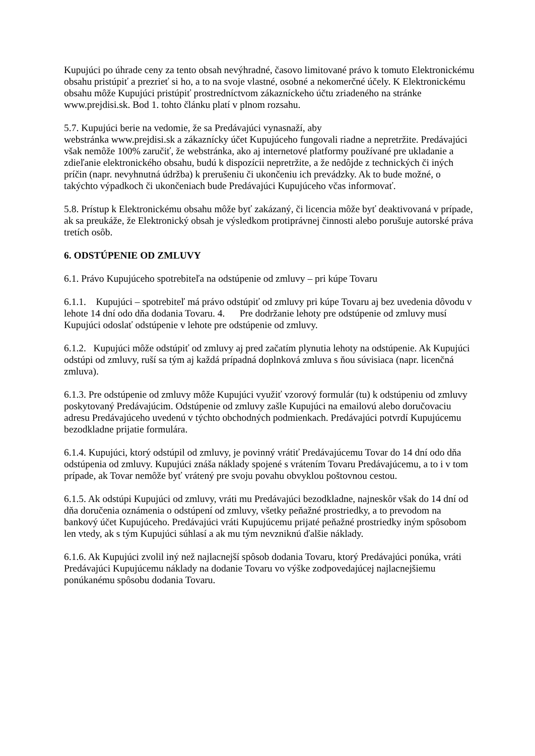Kupujúci po úhrade ceny za tento obsah nevýhradné, časovo limitované právo k tomuto Elektronickému obsahu pristúpiť a prezrieť si ho, a to na svoje vlastné, osobné a nekomerčné účely. K Elektronickému obsahu môže Kupujúci pristúpiť prostredníctvom zákazníckeho účtu zriadeného na stránke www.prejdisi.sk. Bod 1. tohto článku platí v plnom rozsahu.
5.7. Kupujúci berie na vedomie, že sa Predávajúci vynasnaží, aby
webstránka www.prejdisi.sk a zákaznícky účet Kupujúceho fungovali riadne a nepretržite. Predávajúci však nemôže 100% zaručiť, že webstránka, ako aj internetové platformy používané pre ukladanie a zdieľanie elektronického obsahu, budú k dispozícii nepretržite, a že nedôjde z technických či iných príčin (napr. nevyhnutná údržba) k prerušeniu či ukončeniu ich prevádzky. Ak to bude možné, o takýchto výpadkoch či ukončeniach bude Predávajúci Kupujúceho včas informovať.
5.8. Prístup k Elektronickému obsahu môže byť zakázaný, či licencia môže byť deaktivovaná v prípade, ak sa preukáže, že Elektronický obsah je výsledkom protiprávnej činnosti alebo porušuje autorské práva tretích osôb.
6. ODSTÚPENIE OD ZMLUVY
6.1. Právo Kupujúceho spotrebiteľa na odstúpenie od zmluvy – pri kúpe Tovaru
6.1.1. Kupujúci – spotrebiteľ má právo odstúpiť od zmluvy pri kúpe Tovaru aj bez uvedenia dôvodu v lehote 14 dní odo dňa dodania Tovaru. 4. Pre dodržanie lehoty pre odstúpenie od zmluvy musí Kupujúci odoslať odstúpenie v lehote pre odstúpenie od zmluvy.
6.1.2. Kupujúci môže odstúpiť od zmluvy aj pred začatím plynutia lehoty na odstúpenie. Ak Kupujúci odstúpi od zmluvy, ruší sa tým aj každá prípadná doplnková zmluva s ňou súvisiaca (napr. licenčná zmluva).
6.1.3. Pre odstúpenie od zmluvy môže Kupujúci využiť vzorový formulár (tu) k odstúpeniu od zmluvy poskytovaný Predávajúcim. Odstúpenie od zmluvy zašle Kupujúci na emailovú alebo doručovaciu adresu Predávajúceho uvedenú v týchto obchodných podmienkach. Predávajúci potvrdí Kupujúcemu bezodkladne prijatie formulára.
6.1.4. Kupujúci, ktorý odstúpil od zmluvy, je povinný vrátiť Predávajúcemu Tovar do 14 dní odo dňa odstúpenia od zmluvy. Kupujúci znáša náklady spojené s vrátením Tovaru Predávajúcemu, a to i v tom prípade, ak Tovar nemôže byť vrátený pre svoju povahu obvyklou poštovnou cestou.
6.1.5. Ak odstúpi Kupujúci od zmluvy, vráti mu Predávajúci bezodkladne, najneskôr však do 14 dní od dňa doručenia oznámenia o odstúpení od zmluvy, všetky peňažné prostriedky, a to prevodom na bankový účet Kupujúceho. Predávajúci vráti Kupujúcemu prijaté peňažné prostriedky iným spôsobom len vtedy, ak s tým Kupujúci súhlasí a ak mu tým nevzniknú ďalšie náklady.
6.1.6. Ak Kupujúci zvolil iný než najlacnejší spôsob dodania Tovaru, ktorý Predávajúci ponúka, vráti Predávajúci Kupujúcemu náklady na dodanie Tovaru vo výške zodpovedajúcej najlacnejšiemu ponúkanému spôsobu dodania Tovaru.